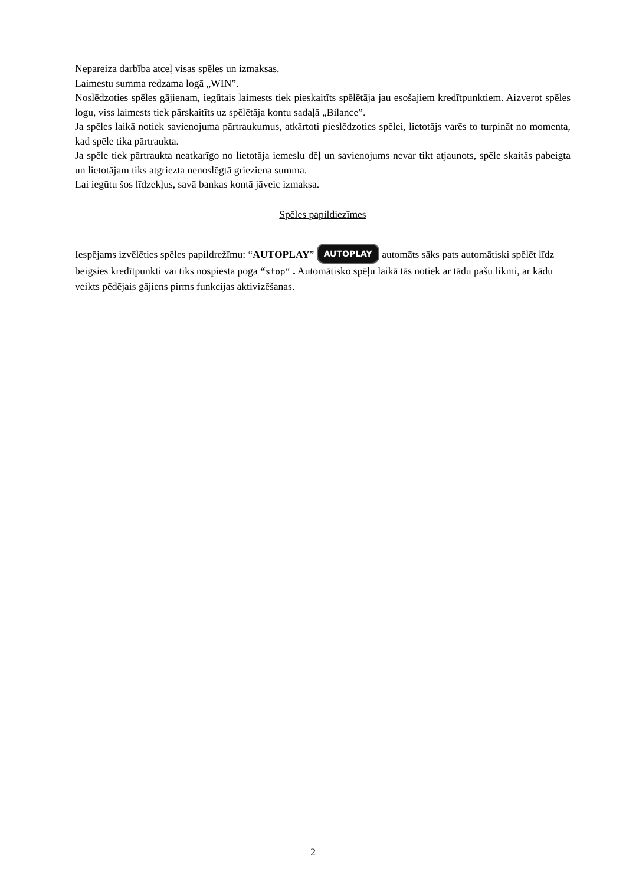Nepareiza darbība atceļ visas spēles un izmaksas.
Laimestu summa redzama logā „WIN”.
Noslēdzoties spēles gājienam, iegūtais laimests tiek pieskaitīts spēlētāja jau esošajiem kredītpunktiem. Aizverot spēles logu, viss laimests tiek pārskaitīts uz spēlētāja kontu sadaļā „Bilance”.
Ja spēles laikā notiek savienojuma pārtraukumus, atkārtoti pieslēdzoties spēlei, lietotājs varēs to turpināt no momenta, kad spēle tika pārtraukta.
Ja spēle tiek pārtraukta neatkarīgo no lietotāja iemeslu dēļ un savienojums nevar tikt atjaunots, spēle skaitās pabeigta un lietotājam tiks atgriezta nenoslēgtā grieziena summa.
Lai iegūtu šos līdzekļus, savā bankas kontā jāveic izmaksa.
Spēles papildiezīmes
Iespējams izvēlēties spēles papildrežīmu: “AUTOPLAY” AUTOPLAY automāts sāks pats automātiski spēlēt līdz beigsies kredītpunkti vai tiks nospiesta poga “stop“ . Automātisko spēļu laikā tās notiek ar tādu pašu likmi, ar kādu veikts pēdējais gājiens pirms funkcijas aktivizēšanas.
2